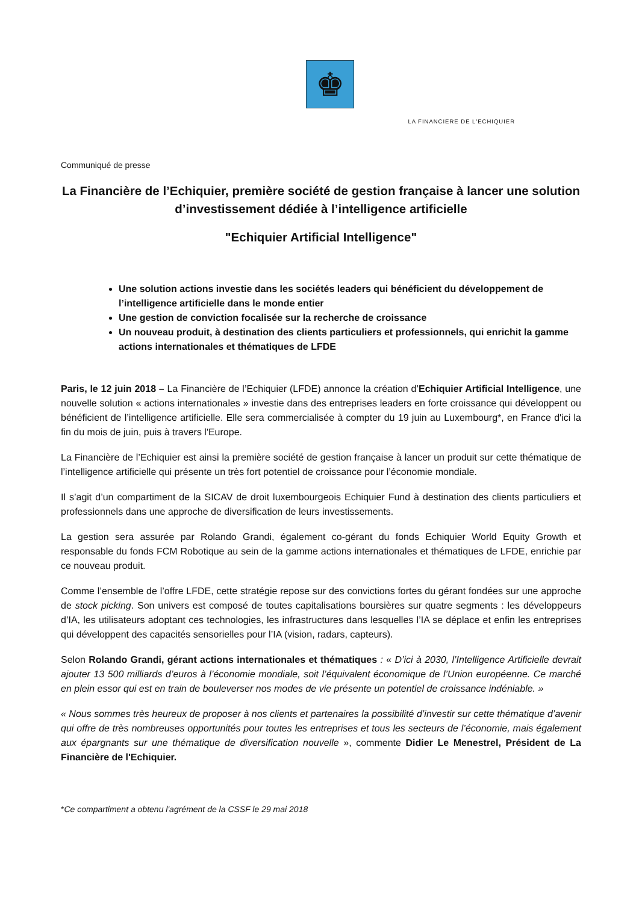♚
LA FINANCIERE DE L'ECHIQUIER
Communiqué de presse
La Financière de l’Echiquier, première société de gestion française à lancer une solution d’investissement dédiée à l’intelligence artificielle
"Echiquier Artificial Intelligence"
Une solution actions investie dans les sociétés leaders qui bénéficient du développement de l’intelligence artificielle dans le monde entier
Une gestion de conviction focalisée sur la recherche de croissance
Un nouveau produit, à destination des clients particuliers et professionnels, qui enrichit la gamme actions internationales et thématiques de LFDE
Paris, le 12 juin 2018 – La Financière de l’Echiquier (LFDE) annonce la création d’Echiquier Artificial Intelligence, une nouvelle solution « actions internationales » investie dans des entreprises leaders en forte croissance qui développent ou bénéficient de l’intelligence artificielle. Elle sera commercialisée à compter du 19 juin au Luxembourg*, en France d'ici la fin du mois de juin, puis à travers l'Europe.
La Financière de l’Echiquier est ainsi la première société de gestion française à lancer un produit sur cette thématique de l’intelligence artificielle qui présente un très fort potentiel de croissance pour l’économie mondiale.
Il s’agit d’un compartiment de la SICAV de droit luxembourgeois Echiquier Fund à destination des clients particuliers et professionnels dans une approche de diversification de leurs investissements.
La gestion sera assurée par Rolando Grandi, également co-gérant du fonds Echiquier World Equity Growth et responsable du fonds FCM Robotique au sein de la gamme actions internationales et thématiques de LFDE, enrichie par ce nouveau produit.
Comme l’ensemble de l’offre LFDE, cette stratégie repose sur des convictions fortes du gérant fondées sur une approche de stock picking. Son univers est composé de toutes capitalisations boursières sur quatre segments : les développeurs d’IA, les utilisateurs adoptant ces technologies, les infrastructures dans lesquelles l’IA se déplace et enfin les entreprises qui développent des capacités sensorielles pour l’IA (vision, radars, capteurs).
Selon Rolando Grandi, gérant actions internationales et thématiques : « D’ici à 2030, l’Intelligence Artificielle devrait ajouter 13 500 milliards d’euros à l’économie mondiale, soit l’équivalent économique de l’Union européenne. Ce marché en plein essor qui est en train de bouleverser nos modes de vie présente un potentiel de croissance indéniable. »
« Nous sommes très heureux de proposer à nos clients et partenaires la possibilité d’investir sur cette thématique d’avenir qui offre de très nombreuses opportunités pour toutes les entreprises et tous les secteurs de l’économie, mais également aux épargnants sur une thématique de diversification nouvelle », commente Didier Le Menestrel, Président de La Financière de l'Echiquier.
*Ce compartiment a obtenu l'agrément de la CSSF le 29 mai 2018